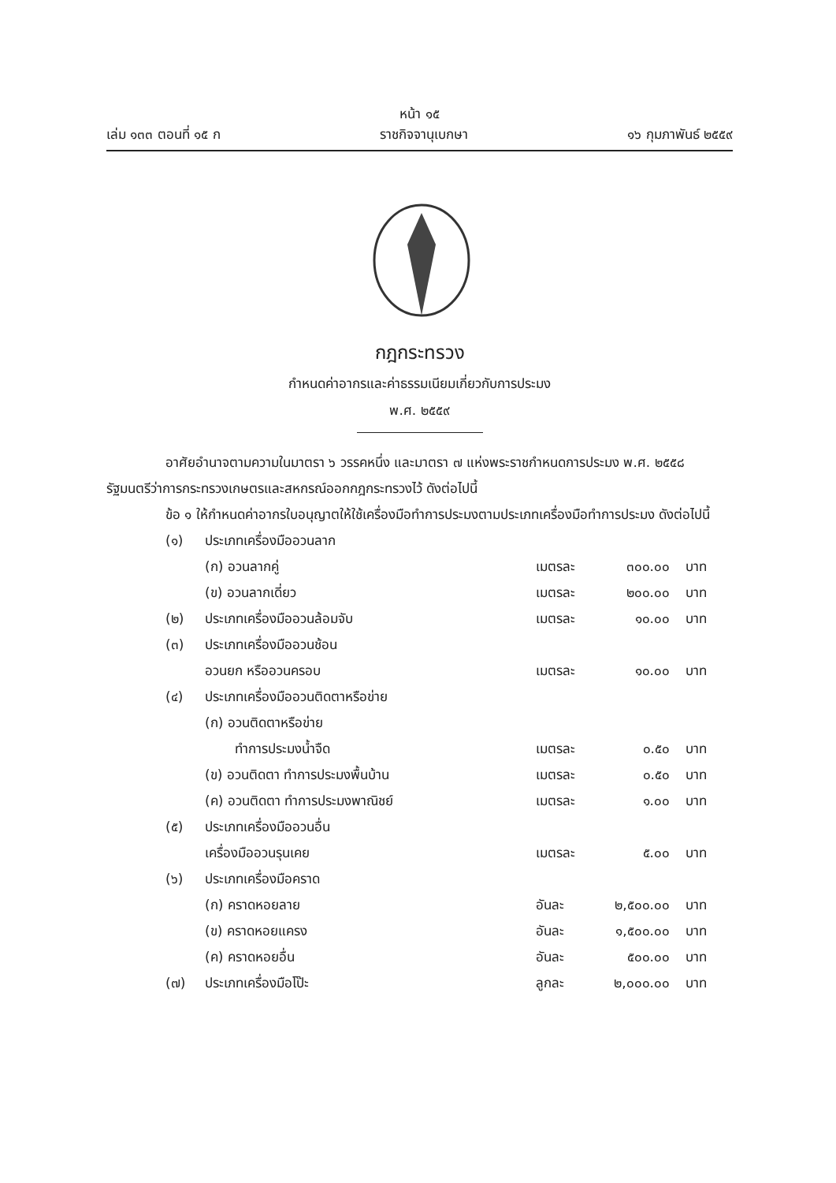หน้า ๑๕
เล่ม ๑๓๓ ตอนที่ ๑๕ ก ราชกิจจานุเบกษา ๑๖ กุมภาพันธ์ ๒๕๕๙
กฎกระทรวง
กำหนดค่าอากรและค่าธรรมเนียมเกี่ยวกับการประมง
พ.ศ. ๒๕๕๙
อาศัยอำนาจตามความในมาตรา ๖ วรรคหนึ่ง และมาตรา ๗ แห่งพระราชกำหนดการประมง พ.ศ. ๒๕๕๘ รัฐมนตรีว่าการกระทรวงเกษตรและสหกรณ์ออกกฎกระทรวงไว้ ดังต่อไปนี้
ข้อ ๑ ให้กำหนดค่าอากรใบอนุญาตให้ใช้เครื่องมือทำการประมงตามประเภทเครื่องมือทำการประมง ดังต่อไปนี้
| | (๑) | ประเภทเครื่องมืออวนลาก | | | |
| | | (ก) อวนลากคู่ | เมตรละ | ๓๐๐.๐๐ | บาท |
| | | (ข) อวนลากเดี่ยว | เมตรละ | ๒๐๐.๐๐ | บาท |
| | (๒) | ประเภทเครื่องมืออวนล้อมจับ | เมตรละ | ๑๐.๐๐ | บาท |
| | (๓) | ประเภทเครื่องมืออวนช้อน อวนยก หรืออวนครอบ | เมตรละ | ๑๐.๐๐ | บาท |
| | (๔) | ประเภทเครื่องมืออวนติดตาหรือข่าย | | | |
| | | (ก) อวนติดตาหรือข่าย ทำการประมงน้ำจืด | เมตรละ | ๐.๕๐ | บาท |
| | | (ข) อวนติดตา ทำการประมงพื้นบ้าน | เมตรละ | ๐.๕๐ | บาท |
| | | (ค) อวนติดตา ทำการประมงพาณิชย์ | เมตรละ | ๑.๐๐ | บาท |
| | (๕) | ประเภทเครื่องมืออวนอื่น เครื่องมืออวนรุนเคย | เมตรละ | ๕.๐๐ | บาท |
| | (๖) | ประเภทเครื่องมือคราด | | | |
| | | (ก) คราดหอยลาย | อันละ | ๒,๕๐๐.๐๐ | บาท |
| | | (ข) คราดหอยแครง | อันละ | ๑,๕๐๐.๐๐ | บาท |
| | | (ค) คราดหอยอื่น | อันละ | ๕๐๐.๐๐ | บาท |
| | (๗) | ประเภทเครื่องมือโป๊ะ | ลูกละ | ๒,๐๐๐.๐๐ | บาท |